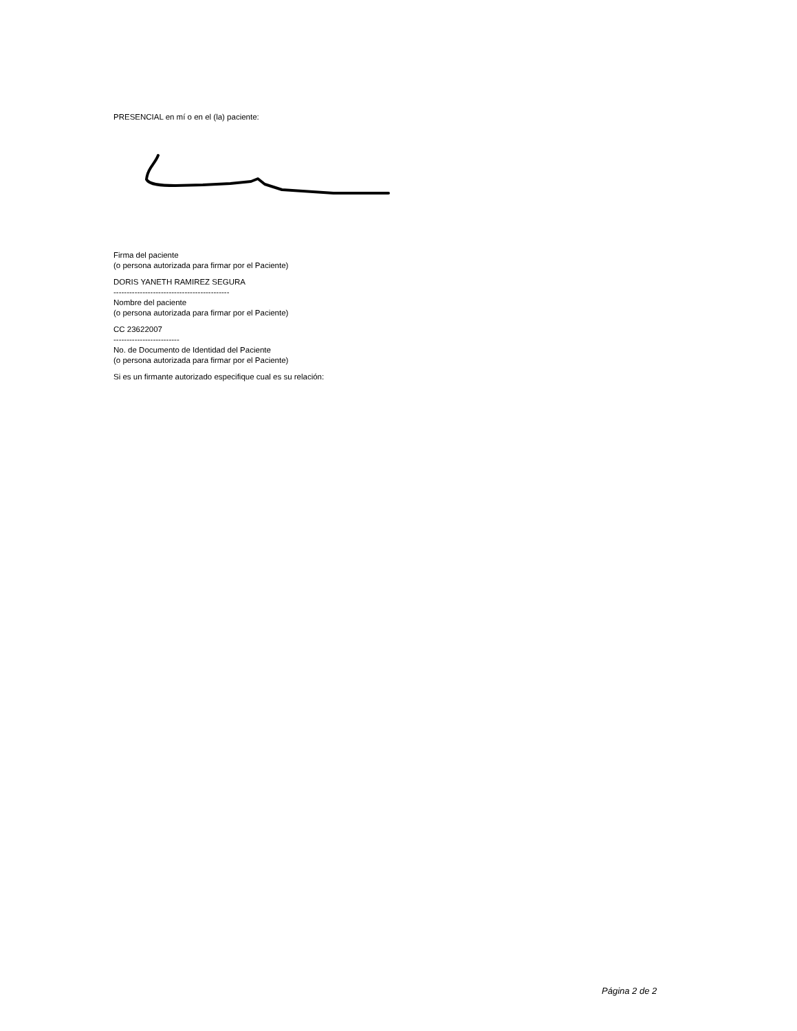PRESENCIAL en mí o en el (la) paciente:
Firma del paciente
(o persona autorizada para firmar por el Paciente)
DORIS YANETH RAMIREZ SEGURA
--------------------------------------------
Nombre del paciente
(o persona autorizada para firmar por el Paciente)
CC 23622007
-------------------------
No. de Documento de Identidad del Paciente
(o persona autorizada para firmar por el Paciente)
Si es un firmante autorizado especifique cual es su relación:
Página 2 de 2